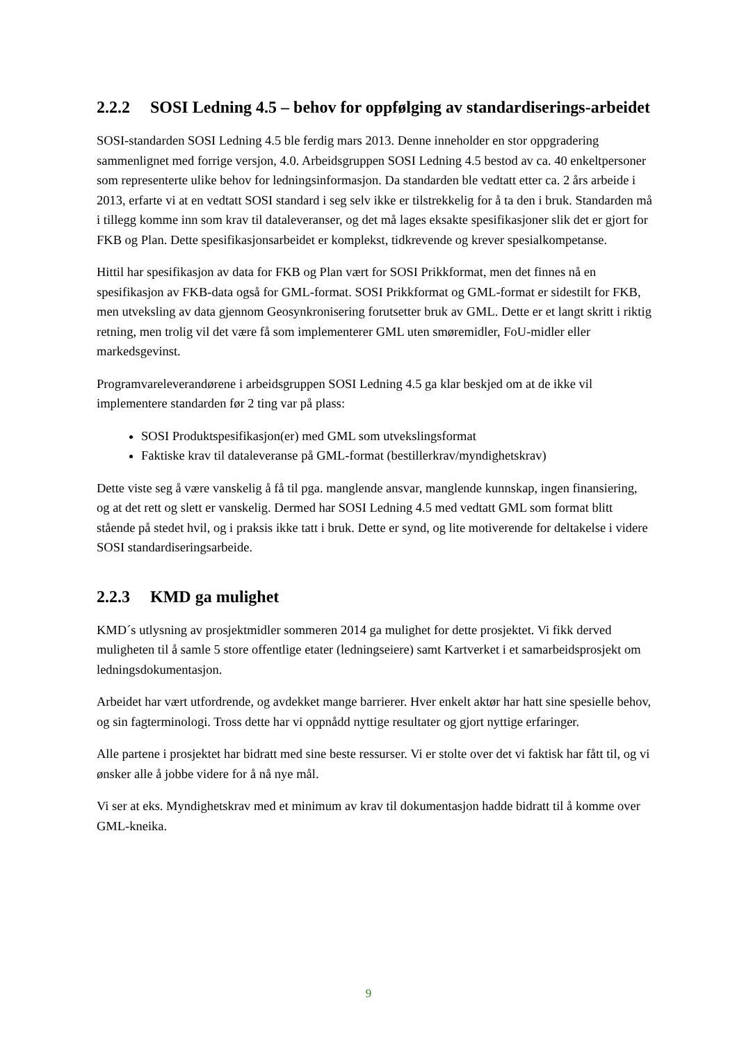2.2.2 SOSI Ledning 4.5 – behov for oppfølging av standardiserings-arbeidet
SOSI-standarden SOSI Ledning 4.5 ble ferdig mars 2013. Denne inneholder en stor oppgradering sammenlignet med forrige versjon, 4.0. Arbeidsgruppen SOSI Ledning 4.5 bestod av ca. 40 enkeltpersoner som representerte ulike behov for ledningsinformasjon. Da standarden ble vedtatt etter ca. 2 års arbeide i 2013, erfarte vi at en vedtatt SOSI standard i seg selv ikke er tilstrekkelig for å ta den i bruk. Standarden må i tillegg komme inn som krav til dataleveranser, og det må lages eksakte spesifikasjoner slik det er gjort for FKB og Plan. Dette spesifikasjonsarbeidet er komplekst, tidkrevende og krever spesialkompetanse.
Hittil har spesifikasjon av data for FKB og Plan vært for SOSI Prikkformat, men det finnes nå en spesifikasjon av FKB-data også for GML-format. SOSI Prikkformat og GML-format er sidestilt for FKB, men utveksling av data gjennom Geosynkronisering forutsetter bruk av GML. Dette er et langt skritt i riktig retning, men trolig vil det være få som implementerer GML uten smøremidler, FoU-midler eller markedsgevinst.
Programvareleverandørene i arbeidsgruppen SOSI Ledning 4.5 ga klar beskjed om at de ikke vil implementere standarden før 2 ting var på plass:
SOSI Produktspesifikasjon(er) med GML som utvekslingsformat
Faktiske krav til dataleveranse på GML-format (bestillerkrav/myndighetskrav)
Dette viste seg å være vanskelig å få til pga. manglende ansvar, manglende kunnskap, ingen finansiering, og at det rett og slett er vanskelig. Dermed har SOSI Ledning 4.5 med vedtatt GML som format blitt stående på stedet hvil, og i praksis ikke tatt i bruk. Dette er synd, og lite motiverende for deltakelse i videre SOSI standardiseringsarbeide.
2.2.3 KMD ga mulighet
KMD´s utlysning av prosjektmidler sommeren 2014 ga mulighet for dette prosjektet. Vi fikk derved muligheten til å samle 5 store offentlige etater (ledningseiere) samt Kartverket i et samarbeidsprosjekt om ledningsdokumentasjon.
Arbeidet har vært utfordrende, og avdekket mange barrierer. Hver enkelt aktør har hatt sine spesielle behov, og sin fagterminologi. Tross dette har vi oppnådd nyttige resultater og gjort nyttige erfaringer.
Alle partene i prosjektet har bidratt med sine beste ressurser. Vi er stolte over det vi faktisk har fått til, og vi ønsker alle å jobbe videre for å nå nye mål.
Vi ser at eks. Myndighetskrav med et minimum av krav til dokumentasjon hadde bidratt til å komme over GML-kneika.
9